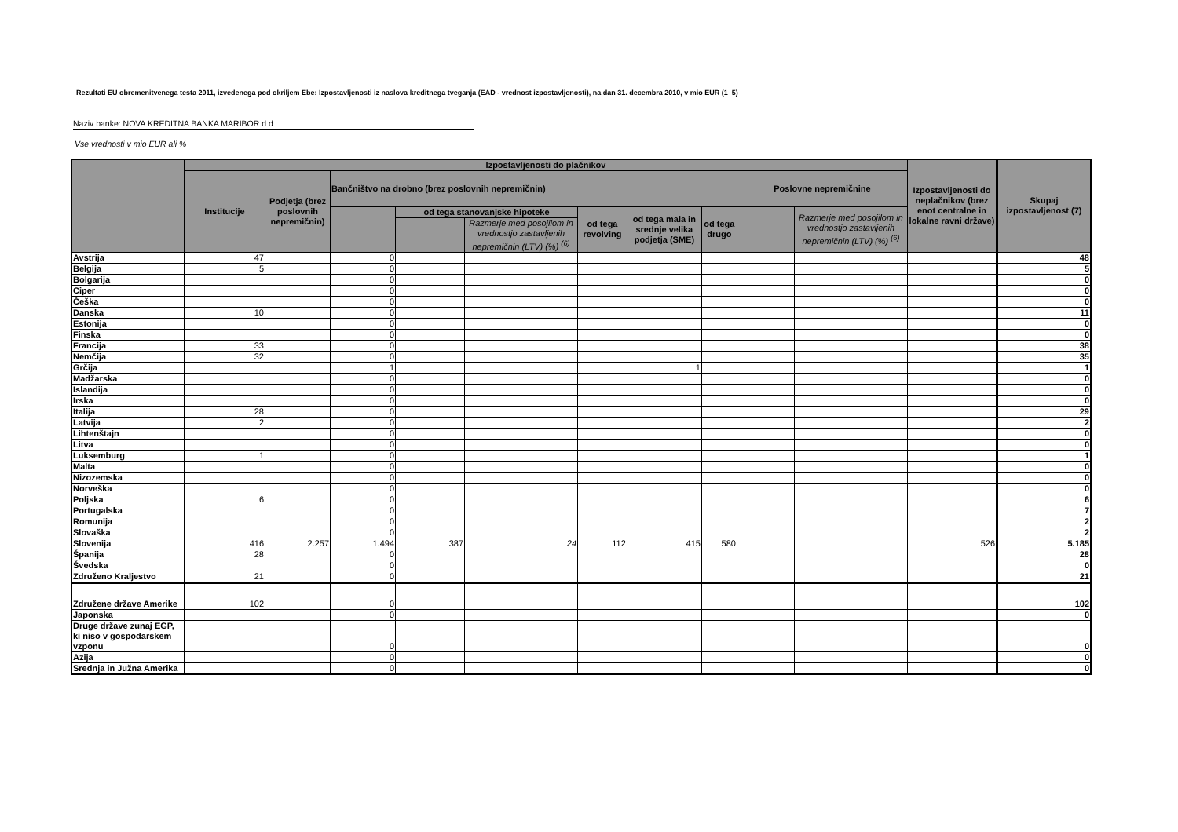Rezultati EU obremenitvenega testa 2011, izvedenega pod okriljem Ebe: Izpostavljenosti iz naslova kreditnega tveganja (EAD - vrednost izpostavljenosti), na dan 31. decembra 2010, v mio EUR (1–5)
Naziv banke: NOVA KREDITNA BANKA MARIBOR d.d.
Vse vrednosti v mio EUR ali %
| | Izpostavljenosti do plačnikov | | | | | | | | | | Izpostavljenosti do neplačnikov (brez enot centralne in lokalne ravni države) | Skupaj izpostavljenost (7) |
| --- | --- | --- | --- | --- | --- | --- | --- | --- | --- | --- | --- | --- |
| | Institucije | Podjetja (brez poslovnih nepremičnin) | Bančništvo na drobno (brez poslovnih nepremičnin) | | | | | | Poslovne nepremičnine | | | |
| | | | | od tega stanovanjske hipoteke | | od tega revolving | od tega mala in srednje velika podjetja (SME) | od tega drugo | | Razmerje med posojilom in vrednostjo zastavljenih nepremičnin (LTV) (%) <sup>(6)</sup> | | |
| | | | | | Razmerje med posojilom in vrednostjo zastavljenih nepremičnin (LTV) (%) <sup>(6)</sup> | | | | | | | |
| Avstrija | 47 | | 0 | | | | | | | | | 48 |
| Belgija | 5 | | 0 | | | | | | | | | 5 |
| Bolgarija | | | 0 | | | | | | | | | 0 |
| Ciper | | | 0 | | | | | | | | | 0 |
| Češka | | | 0 | | | | | | | | | 0 |
| Danska | 10 | | 0 | | | | | | | | | 11 |
| Estonija | | | 0 | | | | | | | | | 0 |
| Finska | | | 0 | | | | | | | | | 0 |
| Francija | 33 | | 0 | | | | | | | | | 38 |
| Nemčija | 32 | | 0 | | | | | | | | | 35 |
| Grčija | | | 1 | | | | 1 | | | | | 1 |
| Madžarska | | | 0 | | | | | | | | | 0 |
| Islandija | | | 0 | | | | | | | | | 0 |
| Irska | | | 0 | | | | | | | | | 0 |
| Italija | 28 | | 0 | | | | | | | | | 29 |
| Latvija | 2 | | 0 | | | | | | | | | 2 |
| Lihtenštajn | | | 0 | | | | | | | | | 0 |
| Litva | | | 0 | | | | | | | | | 0 |
| Luksemburg | 1 | | 0 | | | | | | | | | 1 |
| Malta | | | 0 | | | | | | | | | 0 |
| Nizozemska | | | 0 | | | | | | | | | 0 |
| Norveška | | | 0 | | | | | | | | | 0 |
| Poljska | 6 | | 0 | | | | | | | | | 6 |
| Portugalska | | | 0 | | | | | | | | | 7 |
| Romunija | | | 0 | | | | | | | | | 2 |
| Slovaška | | | 0 | | | | | | | | | 2 |
| Slovenija | 416 | 2.257 | 1.494 | 387 | 24 | 112 | 415 | 580 | | | 526 | 5.185 |
| Španija | 28 | | 0 | | | | | | | | | 28 |
| Švedska | | | 0 | | | | | | | | | 0 |
| Združeno Kraljestvo | 21 | | 0 | | | | | | | | | 21 |
| Združene države Amerike | 102 | | 0 | | | | | | | | | 102 |
| Japonska | | | 0 | | | | | | | | | 0 |
| Druge države zunaj EGP, ki niso v gospodarskem vzponu | | | 0 | | | | | | | | | 0 |
| Azija | | | 0 | | | | | | | | | 0 |
| Srednja in Južna Amerika | | | 0 | | | | | | | | | 0 |